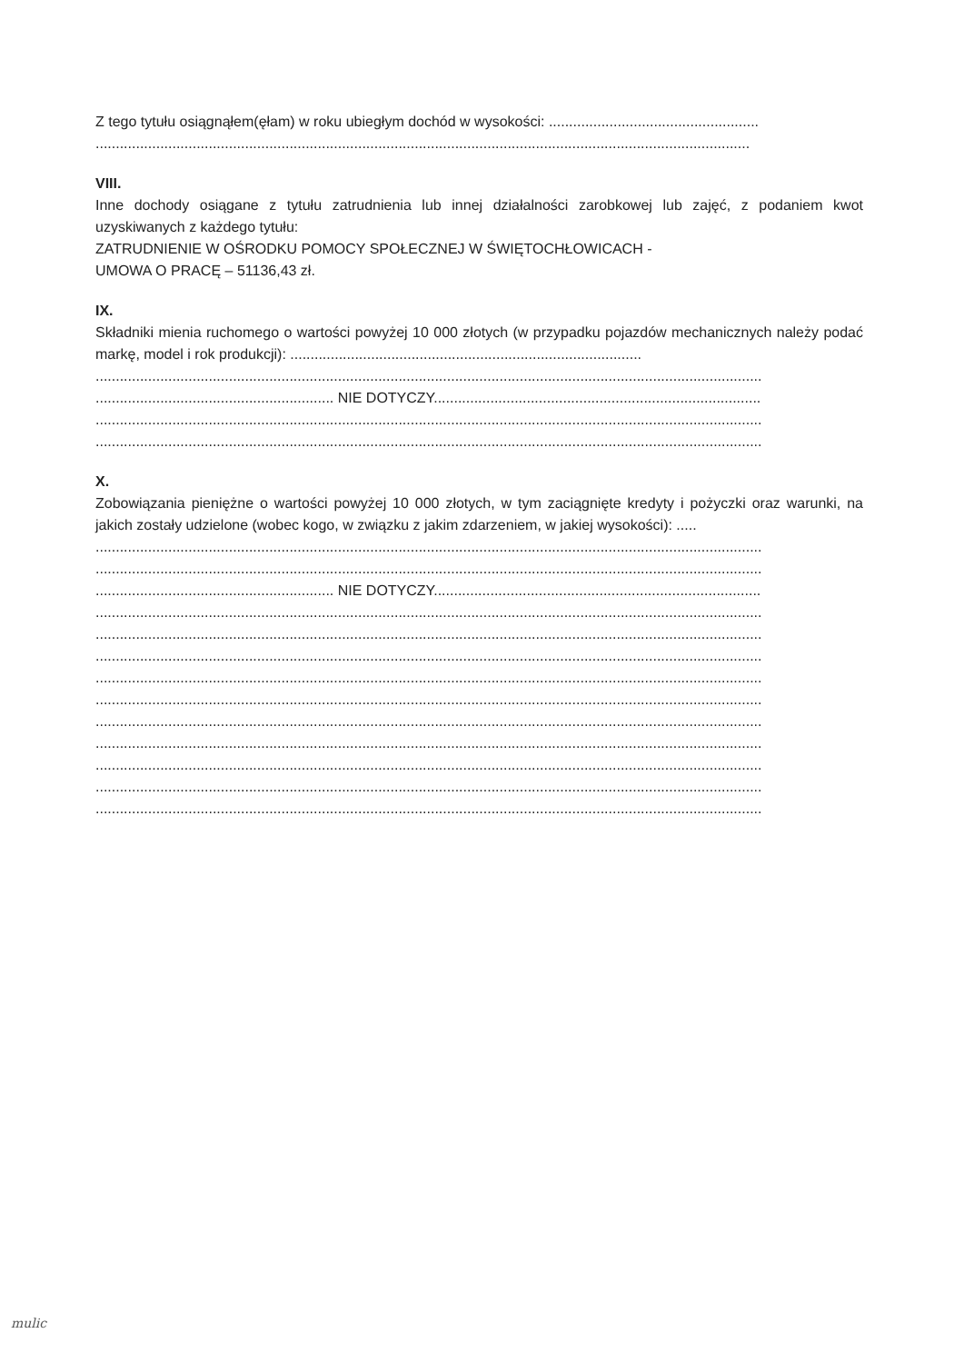Z tego tytułu osiągnąłem(ęłam) w roku ubiegłym dochód w wysokości: ....................................................
..................................................................................................................................................................
VIII.
Inne dochody osiągane z tytułu zatrudnienia lub innej działalności zarobkowej lub zajęć, z podaniem kwot uzyskiwanych z każdego tytułu:
ZATRUDNIENIE W OŚRODKU POMOCY SPOŁECZNEJ W ŚWIĘTOCHŁOWICACH -
UMOWA O PRACĘ – 51136,43 zł.
IX.
Składniki mienia ruchomego o wartości powyżej 10 000 złotych (w przypadku pojazdów mechanicznych należy podać markę, model i rok produkcji): .......................................................................................
.....................................................................................................................................................................
........................................................... NIE DOTYCZY.................................................................................
.....................................................................................................................................................................
.....................................................................................................................................................................
X.
Zobowiązania pieniężne o wartości powyżej 10 000 złotych, w tym zaciągnięte kredyty i pożyczki oraz warunki, na jakich zostały udzielone (wobec kogo, w związku z jakim zdarzeniem, w jakiej wysokości): .....
.....................................................................................................................................................................
.....................................................................................................................................................................
........................................................... NIE DOTYCZY.................................................................................
.....................................................................................................................................................................
.....................................................................................................................................................................
.....................................................................................................................................................................
.....................................................................................................................................................................
.....................................................................................................................................................................
.....................................................................................................................................................................
.....................................................................................................................................................................
.....................................................................................................................................................................
.....................................................................................................................................................................
.....................................................................................................................................................................
mulic